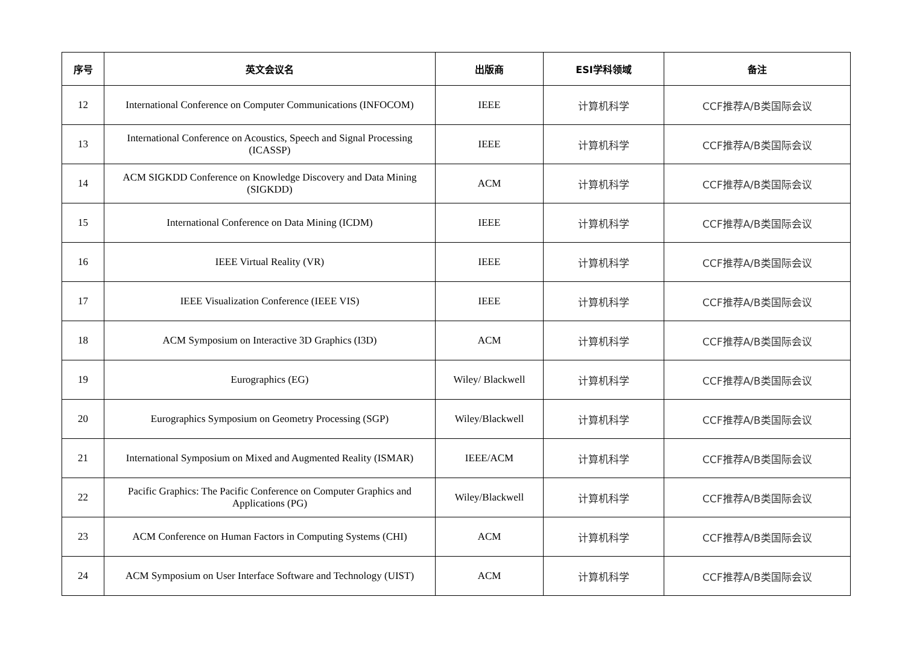| 序号 | 英文会议名 | 出版商 | ESI学科领域 | 备注 |
| --- | --- | --- | --- | --- |
| 12 | International Conference on Computer Communications (INFOCOM) | IEEE | 计算机科学 | CCF推荐A/B类国际会议 |
| 13 | International Conference on Acoustics, Speech and Signal Processing (ICASSP) | IEEE | 计算机科学 | CCF推荐A/B类国际会议 |
| 14 | ACM SIGKDD Conference on Knowledge Discovery and Data Mining (SIGKDD) | ACM | 计算机科学 | CCF推荐A/B类国际会议 |
| 15 | International Conference on Data Mining (ICDM) | IEEE | 计算机科学 | CCF推荐A/B类国际会议 |
| 16 | IEEE Virtual Reality (VR) | IEEE | 计算机科学 | CCF推荐A/B类国际会议 |
| 17 | IEEE Visualization Conference (IEEE VIS) | IEEE | 计算机科学 | CCF推荐A/B类国际会议 |
| 18 | ACM Symposium on Interactive 3D Graphics (I3D) | ACM | 计算机科学 | CCF推荐A/B类国际会议 |
| 19 | Eurographics (EG) | Wiley/ Blackwell | 计算机科学 | CCF推荐A/B类国际会议 |
| 20 | Eurographics Symposium on Geometry Processing (SGP) | Wiley/Blackwell | 计算机科学 | CCF推荐A/B类国际会议 |
| 21 | International Symposium on Mixed and Augmented Reality (ISMAR) | IEEE/ACM | 计算机科学 | CCF推荐A/B类国际会议 |
| 22 | Pacific Graphics: The Pacific Conference on Computer Graphics and Applications (PG) | Wiley/Blackwell | 计算机科学 | CCF推荐A/B类国际会议 |
| 23 | ACM Conference on Human Factors in Computing Systems (CHI) | ACM | 计算机科学 | CCF推荐A/B类国际会议 |
| 24 | ACM Symposium on User Interface Software and Technology (UIST) | ACM | 计算机科学 | CCF推荐A/B类国际会议 |